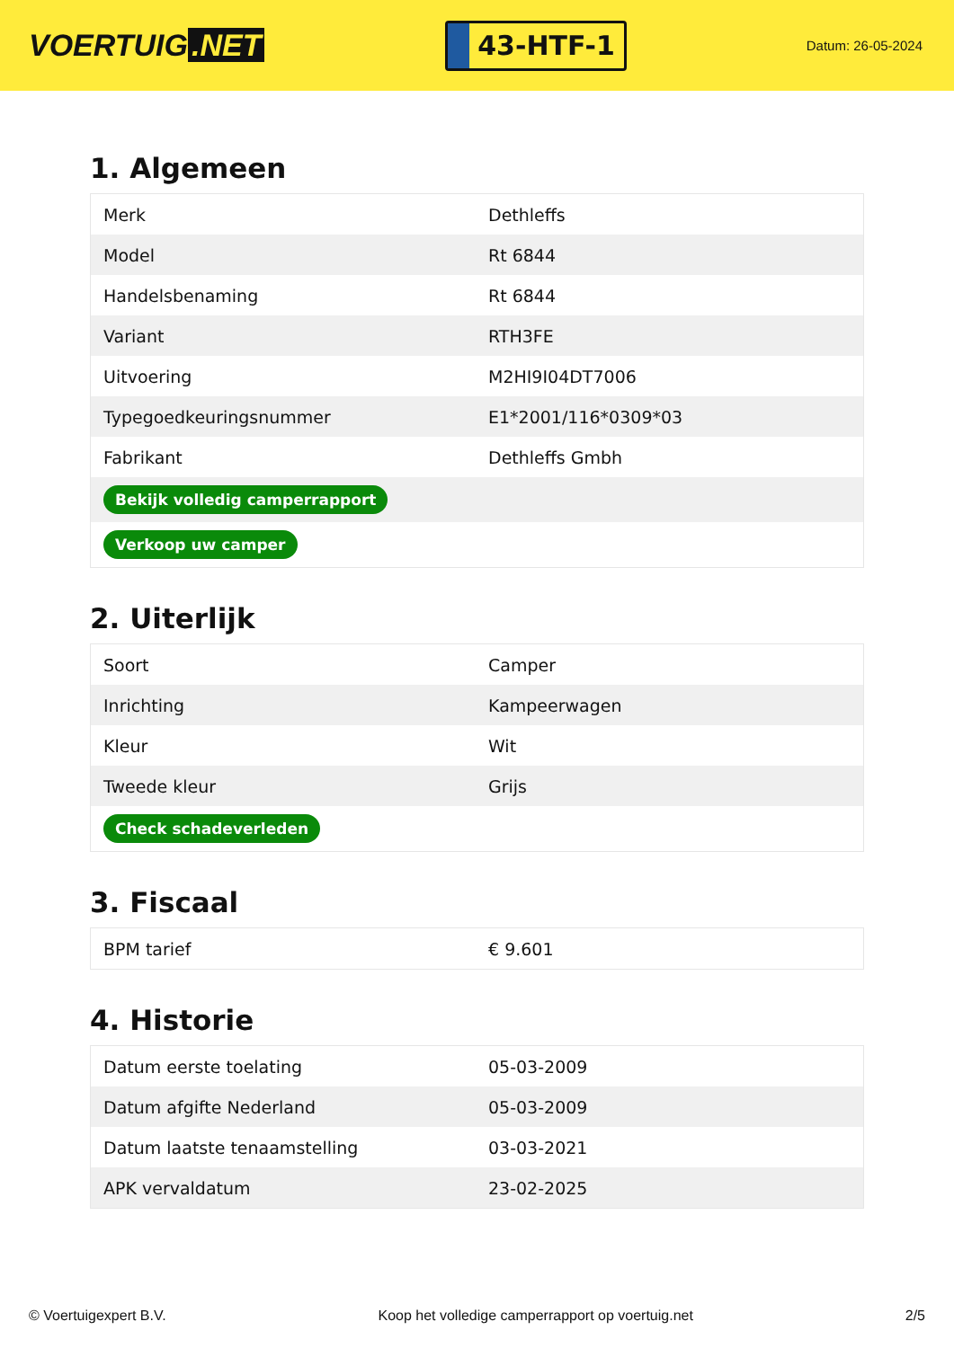VOERTUIG.NET
43-HTF-1
Datum: 26-05-2024
1. Algemeen
| Merk | Dethleffs |
| Model | Rt 6844 |
| Handelsbenaming | Rt 6844 |
| Variant | RTH3FE |
| Uitvoering | M2HI9I04DT7006 |
| Typegoedkeuringsnummer | E1*2001/116*0309*03 |
| Fabrikant | Dethleffs Gmbh |
| Bekijk volledig camperrapport | |
| Verkoop uw camper | |
2. Uiterlijk
| Soort | Camper |
| Inrichting | Kampeerwagen |
| Kleur | Wit |
| Tweede kleur | Grijs |
| Check schadeverleden | |
3. Fiscaal
| BPM tarief | € 9.601 |
4. Historie
| Datum eerste toelating | 05-03-2009 |
| Datum afgifte Nederland | 05-03-2009 |
| Datum laatste tenaamstelling | 03-03-2021 |
| APK vervaldatum | 23-02-2025 |
© Voertuigexpert B.V. Koop het volledige camperrapport op voertuig.net 2/5